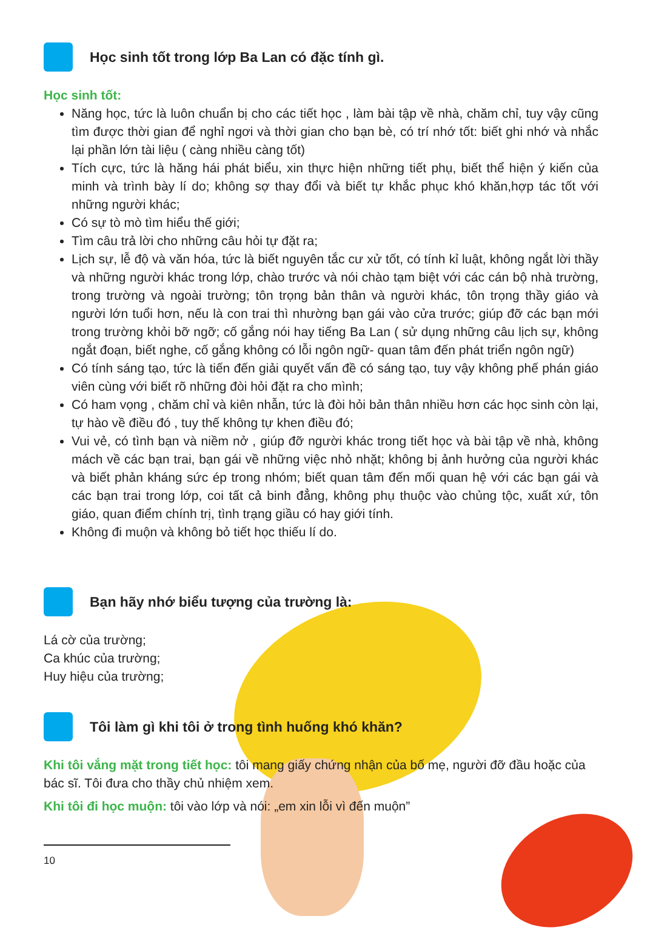Học sinh tốt trong lớp Ba Lan có đặc tính gì.
Học sinh tốt:
Năng học, tức là luôn chuẩn bị cho các tiết học , làm bài tập về nhà, chăm chỉ, tuy vậy cũng tìm được thời gian để nghỉ ngơi và thời gian cho bạn bè, có trí nhớ tốt: biết ghi nhớ và nhắc lại phần lớn tài liệu ( càng nhiều càng tốt)
Tích cực, tức là hăng hái phát biểu, xin thực hiện những tiết phụ, biết thể hiện ý kiến của minh và trình bày lí do; không sợ thay đổi và biết tự khắc phục khó khăn,hợp tác tốt với những người khác;
Có sự tò mò tìm hiểu thế giới;
Tìm câu trả lời cho những câu hỏi tự đặt ra;
Lịch sự, lễ độ và văn hóa, tức là biết nguyên tắc cư xử tốt, có tính kỉ luật, không ngắt lời thầy và những người khác trong lớp, chào trước và nói chào tạm biệt với các cán bộ nhà trường, trong trường và ngoài trường; tôn trọng bản thân và người khác, tôn trọng thầy giáo và người lớn tuổi hơn, nếu là con trai thì nhường bạn gái vào cửa trước; giúp đỡ các bạn mới trong trường khỏi bỡ ngỡ; cố gắng nói hay tiếng Ba Lan ( sử dụng những câu lịch sự, không ngắt đoạn, biết nghe, cố gắng không có lỗi ngôn ngữ- quan tâm đến phát triển ngôn ngữ)
Có tính sáng tạo, tức là tiến đến giải quyết vấn đề có sáng tạo, tuy vậy không phế phán giáo viên cùng với biết rõ những đòi hỏi đặt ra cho mình;
Có ham vọng , chăm chỉ và kiên nhẫn, tức là đòi hỏi bản thân nhiều hơn các học sinh còn lại, tự hào về điều đó , tuy thế không tự khen điều đó;
Vui vẻ, có tình bạn và niềm nở , giúp đỡ người khác trong tiết học và bài tập về nhà, không mách về các bạn trai, bạn gái về những việc nhỏ nhặt; không bị ảnh hưởng của người khác và biết phản kháng sức ép trong nhóm; biết quan tâm đến mối quan hệ với các bạn gái và các bạn trai trong lớp, coi tất cả binh đẳng, không phụ thuộc vào chủng tộc, xuất xứ, tôn giáo, quan điểm chính trị, tình trạng giầu có hay giới tính.
Không đi muộn và không bỏ tiết học thiếu lí do.
Bạn hãy nhớ biểu tượng của trường là:
Lá cờ của trường;
Ca khúc của trường;
Huy hiệu của trường;
Tôi làm gì khi tôi ở trong tình huống khó khăn?
Khi tôi vắng mặt trong tiết học: tôi mang giấy chứng nhận của bố mẹ, người đỡ đầu hoặc của bác sĩ. Tôi đưa cho thầy chủ nhiệm xem.
Khi tôi đi học muộn: tôi vào lớp và nói: „em xin lỗi vì đến muộn”
10